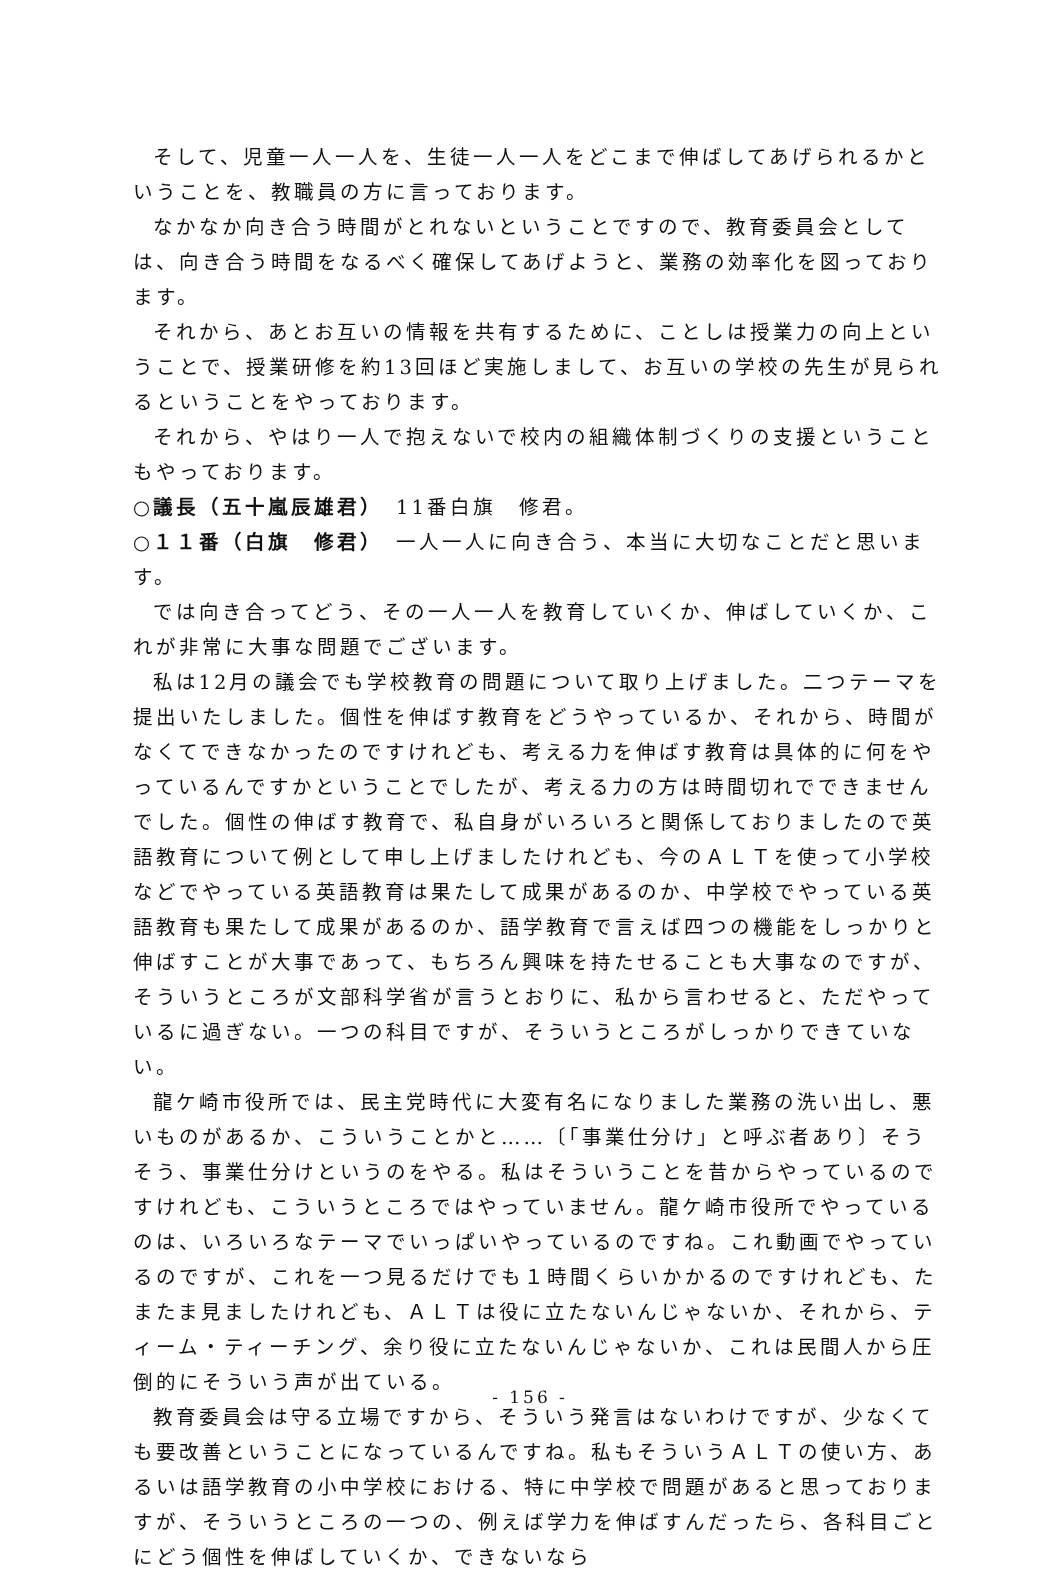そして、児童一人一人を、生徒一人一人をどこまで伸ばしてあげられるかということを、教職員の方に言っております。
なかなか向き合う時間がとれないということですので、教育委員会としては、向き合う時間をなるべく確保してあげようと、業務の効率化を図っております。
それから、あとお互いの情報を共有するために、ことしは授業力の向上ということで、授業研修を約13回ほど実施しまして、お互いの学校の先生が見られるということをやっております。
それから、やはり一人で抱えないで校内の組織体制づくりの支援ということもやっております。
○議長（五十嵐辰雄君）　11番白旗　修君。
○１１番（白旗　修君）　一人一人に向き合う、本当に大切なことだと思います。
では向き合ってどう、その一人一人を教育していくか、伸ばしていくか、これが非常に大事な問題でございます。
私は12月の議会でも学校教育の問題について取り上げました。二つテーマを提出いたしました。個性を伸ばす教育をどうやっているか、それから、時間がなくてできなかったのですけれども、考える力を伸ばす教育は具体的に何をやっているんですかということでしたが、考える力の方は時間切れでできませんでした。個性の伸ばす教育で、私自身がいろいろと関係しておりましたので英語教育について例として申し上げましたけれども、今のＡＬＴを使って小学校などでやっている英語教育は果たして成果があるのか、中学校でやっている英語教育も果たして成果があるのか、語学教育で言えば四つの機能をしっかりと伸ばすことが大事であって、もちろん興味を持たせることも大事なのですが、そういうところが文部科学省が言うとおりに、私から言わせると、ただやっているに過ぎない。一つの科目ですが、そういうところがしっかりできていない。
龍ケ崎市役所では、民主党時代に大変有名になりました業務の洗い出し、悪いものがあるか、こういうことかと……〔「事業仕分け」と呼ぶ者あり〕そうそう、事業仕分けというのをやる。私はそういうことを昔からやっているのですけれども、こういうところではやっていません。龍ケ崎市役所でやっているのは、いろいろなテーマでいっぱいやっているのですね。これ動画でやっているのですが、これを一つ見るだけでも１時間くらいかかるのですけれども、たまたま見ましたけれども、ＡＬＴは役に立たないんじゃないか、それから、ティーム・ティーチング、余り役に立たないんじゃないか、これは民間人から圧倒的にそういう声が出ている。
教育委員会は守る立場ですから、そういう発言はないわけですが、少なくても要改善ということになっているんですね。私もそういうＡＬＴの使い方、あるいは語学教育の小中学校における、特に中学校で問題があると思っておりますが、そういうところの一つの、例えば学力を伸ばすんだったら、各科目ごとにどう個性を伸ばしていくか、できないなら
- 156 -